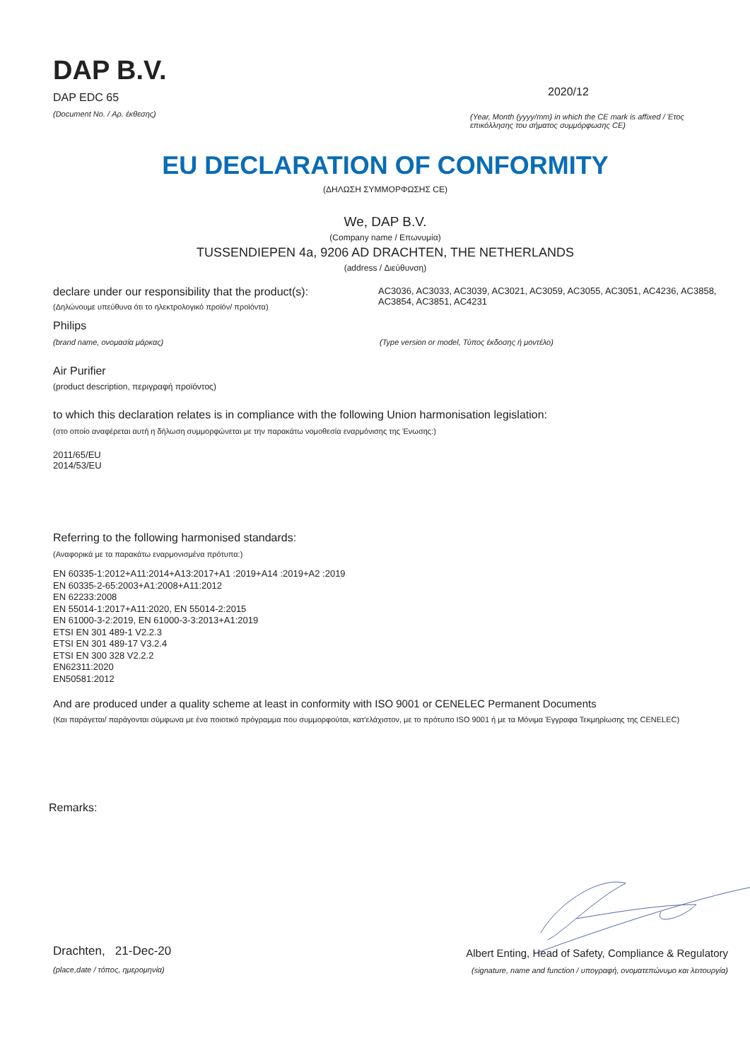DAP B.V.
DAP EDC 65
(Document No. / Αρ. έκθεσης)
2020/12
(Year, Month (yyyy/mm) in which the CE mark is affixed / Έτος επικόλλησης του σήματος συμμόρφωσης CE)
EU DECLARATION OF CONFORMITY
(ΔΗΛΩΣΗ ΣΥΜΜΟΡΦΩΣΗΣ CE)
We, DAP B.V.
(Company name / Επωνυμία)
TUSSENDIEPEN 4a, 9206 AD DRACHTEN, THE NETHERLANDS
(address / Διεύθυνση)
declare under our responsibility that the product(s):
(Δηλώνουμε υπεύθυνα ότι το ηλεκτρολογικό προϊόν/ προϊόντα)
AC3036, AC3033, AC3039, AC3021, AC3059, AC3055, AC3051, AC4236, AC3858, AC3854, AC3851, AC4231
Philips
(brand name, ονομασία μάρκας) (Type version or model, Τύπος έκδοσης ή μοντέλο)
Air Purifier
(product description, περιγραφή προϊόντος)
to which this declaration relates is in compliance with the following Union harmonisation legislation:
(στο οποίο αναφέρεται αυτή η δήλωση συμμορφώνεται με την παρακάτω νομοθεσία εναρμόνισης της Ένωσης:)
2011/65/EU
2014/53/EU
Referring to the following harmonised standards:
(Αναφορικά με τα παρακάτω εναρμονισμένα πρότυπα:)
EN 60335-1:2012+A11:2014+A13:2017+A1 :2019+A14 :2019+A2 :2019
EN 60335-2-65:2003+A1:2008+A11:2012
EN 62233:2008
EN 55014-1:2017+A11:2020, EN 55014-2:2015
EN 61000-3-2:2019, EN 61000-3-3:2013+A1:2019
ETSI EN 301 489-1 V2.2.3
ETSI EN 301 489-17 V3.2.4
ETSI EN 300 328 V2.2.2
EN62311:2020
EN50581:2012
And are produced under a quality scheme at least in conformity with ISO 9001 or CENELEC Permanent Documents
(Και παράγεται/ παράγονται σύμφωνα με ένα ποιοτικό πρόγραμμα που συμμορφούται, κατ'ελάχιστον, με το πρότυπο ISO 9001 ή με τα Μόνιμα Έγγραφα Τεκμηρίωσης της CENELEC)
Remarks:
Drachten, 21-Dec-20
(place,date / τόπος, ημερομηνία)
Albert Enting, Head of Safety, Compliance & Regulatory
(signature, name and function / υπογραφή, ονοματεπώνυμο και λειτουργία)